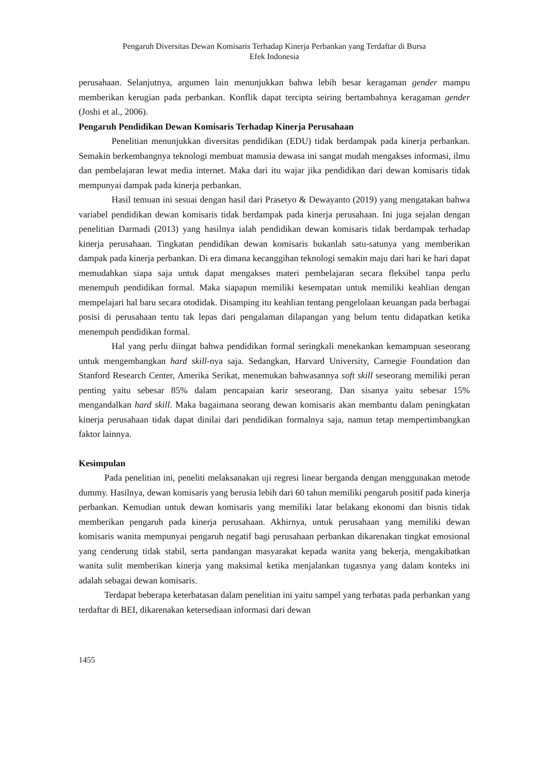Pengaruh Diversitas Dewan Komisaris Terhadap Kinerja Perbankan yang Terdaftar di Bursa
Efek Indonesia
perusahaan. Selanjutnya, argumen lain menunjukkan bahwa lebih besar keragaman gender mampu memberikan kerugian pada perbankan. Konflik dapat tercipta seiring bertambahnya keragaman gender (Joshi et al., 2006).
Pengaruh Pendidikan Dewan Komisaris Terhadap Kinerja Perusahaan
Penelitian menunjukkan diversitas pendidikan (EDU) tidak berdampak pada kinerja perbankan. Semakin berkembangnya teknologi membuat manusia dewasa ini sangat mudah mengakses informasi, ilmu dan pembelajaran lewat media internet. Maka dari itu wajar jika pendidikan dari dewan komisaris tidak mempunyai dampak pada kinerja perbankan.
Hasil temuan ini sesuai dengan hasil dari Prasetyo & Dewayanto (2019) yang mengatakan bahwa variabel pendidikan dewan komisaris tidak berdampak pada kinerja perusahaan. Ini juga sejalan dengan penelitian Darmadi (2013) yang hasilnya ialah pendidikan dewan komisaris tidak berdampak terhadap kinerja perusahaan. Tingkatan pendidikan dewan komisaris bukanlah satu-satunya yang memberikan dampak pada kinerja perbankan. Di era dimana kecanggihan teknologi semakin maju dari hari ke hari dapat memudahkan siapa saja untuk dapat mengakses materi pembelajaran secara fleksibel tanpa perlu menempuh pendidikan formal. Maka siapapun memiliki kesempatan untuk memiliki keahlian dengan mempelajari hal baru secara otodidak. Disamping itu keahlian tentang pengelolaan keuangan pada berbagai posisi di perusahaan tentu tak lepas dari pengalaman dilapangan yang belum tentu didapatkan ketika menempuh pendidikan formal.
Hal yang perlu diingat bahwa pendidikan formal seringkali menekankan kemampuan seseorang untuk mengembangkan hard skill-nya saja. Sedangkan, Harvard University, Carnegie Foundation dan Stanford Research Center, Amerika Serikat, menemukan bahwasannya soft skill seseorang memiliki peran penting yaitu sebesar 85% dalam pencapaian karir seseorang. Dan sisanya yaitu sebesar 15% mengandalkan hard skill. Maka bagaimana seorang dewan komisaris akan membantu dalam peningkatan kinerja perusahaan tidak dapat dinilai dari pendidikan formalnya saja, namun tetap mempertimbangkan faktor lainnya.
Kesimpulan
Pada penelitian ini, peneliti melaksanakan uji regresi linear berganda dengan menggunakan metode dummy. Hasilnya, dewan komisaris yang berusia lebih dari 60 tahun memiliki pengaruh positif pada kinerja perbankan. Kemudian untuk dewan komisaris yang memiliki latar belakang ekonomi dan bisnis tidak memberikan pengaruh pada kinerja perusahaan. Akhirnya, untuk perusahaan yang memiliki dewan komisaris wanita mempunyai pengaruh negatif bagi perusahaan perbankan dikarenakan tingkat emosional yang cenderung tidak stabil, serta pandangan masyarakat kepada wanita yang bekerja, mengakibatkan wanita sulit memberikan kinerja yang maksimal ketika menjalankan tugasnya yang dalam konteks ini adalah sebagai dewan komisaris.
Terdapat beberapa keterbatasan dalam penelitian ini yaitu sampel yang terbatas pada perbankan yang terdaftar di BEI, dikarenakan ketersediaan informasi dari dewan
1455